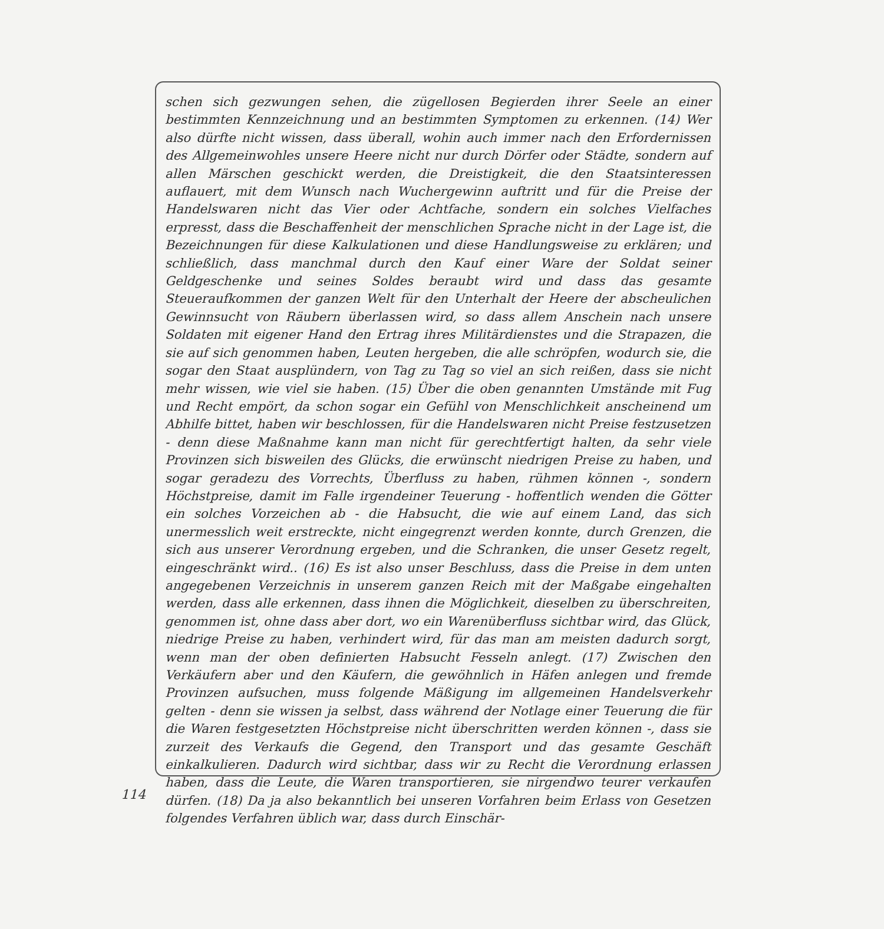schen sich gezwungen sehen, die zügellosen Begierden ihrer Seele an einer bestimmten Kennzeichnung und an bestimmten Symptomen zu erkennen. (14) Wer also dürfte nicht wissen, dass überall, wohin auch immer nach den Erfordernissen des Allgemeinwohles unsere Heere nicht nur durch Dörfer oder Städte, sondern auf allen Märschen geschickt werden, die Dreistigkeit, die den Staatsinteressen auflauert, mit dem Wunsch nach Wuchergewinn auftritt und für die Preise der Handelswaren nicht das Vier oder Achtfache, sondern ein solches Vielfaches erpresst, dass die Beschaffenheit der menschlichen Sprache nicht in der Lage ist, die Bezeichnungen für diese Kalkulationen und diese Handlungsweise zu erklären; und schließlich, dass manchmal durch den Kauf einer Ware der Soldat seiner Geldgeschenke und seines Soldes beraubt wird und dass das gesamte Steueraufkommen der ganzen Welt für den Unterhalt der Heere der abscheulichen Gewinnsucht von Räubern überlassen wird, so dass allem Anschein nach unsere Soldaten mit eigener Hand den Ertrag ihres Militärdienstes und die Strapazen, die sie auf sich genommen haben, Leuten hergeben, die alle schröpfen, wodurch sie, die sogar den Staat ausplündern, von Tag zu Tag so viel an sich reißen, dass sie nicht mehr wissen, wie viel sie haben. (15) Über die oben genannten Umstände mit Fug und Recht empört, da schon sogar ein Gefühl von Menschlichkeit anscheinend um Abhilfe bittet, haben wir beschlossen, für die Handelswaren nicht Preise festzusetzen - denn diese Maßnahme kann man nicht für gerechtfertigt halten, da sehr viele Provinzen sich bisweilen des Glücks, die erwünscht niedrigen Preise zu haben, und sogar geradezu des Vorrechts, Überfluss zu haben, rühmen können -, sondern Höchstpreise, damit im Falle irgendeiner Teuerung - hoffentlich wenden die Götter ein solches Vorzeichen ab - die Habsucht, die wie auf einem Land, das sich unermesslich weit erstreckte, nicht eingegrenzt werden konnte, durch Grenzen, die sich aus unserer Verordnung ergeben, und die Schranken, die unser Gesetz regelt, eingeschränkt wird.. (16) Es ist also unser Beschluss, dass die Preise in dem unten angegebenen Verzeichnis in unserem ganzen Reich mit der Maßgabe eingehalten werden, dass alle erkennen, dass ihnen die Möglichkeit, dieselben zu überschreiten, genommen ist, ohne dass aber dort, wo ein Warenüberfluss sichtbar wird, das Glück, niedrige Preise zu haben, verhindert wird, für das man am meisten dadurch sorgt, wenn man der oben definierten Habsucht Fesseln anlegt. (17) Zwischen den Verkäufern aber und den Käufern, die gewöhnlich in Häfen anlegen und fremde Provinzen aufsuchen, muss folgende Mäßigung im allgemeinen Handelsverkehr gelten - denn sie wissen ja selbst, dass während der Notlage einer Teuerung die für die Waren festgesetzten Höchstpreise nicht überschritten werden können -, dass sie zurzeit des Verkaufs die Gegend, den Transport und das gesamte Geschäft einkalkulieren. Dadurch wird sichtbar, dass wir zu Recht die Verordnung erlassen haben, dass die Leute, die Waren transportieren, sie nirgendwo teurer verkaufen dürfen. (18) Da ja also bekanntlich bei unseren Vorfahren beim Erlass von Gesetzen folgendes Verfahren üblich war, dass durch Einschär-
114